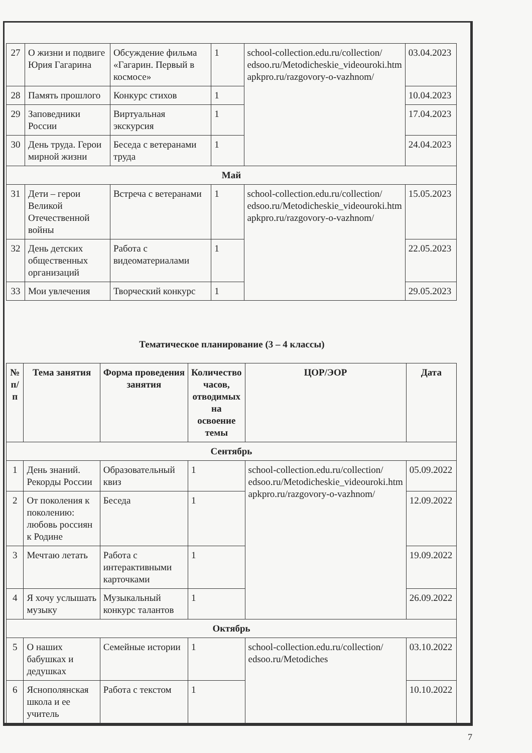| 27 | О жизни и подвиге Юрия Гагарина | Обсуждение фильма «Гагарин. Первый в космосе» | 1 | school-collection.edu.ru/collection/ edsoo.ru/Metodicheskie_videouroki.htm apkpro.ru/razgovory-o-vazhnom/ | 03.04.2023 |
| 28 | Память прошлого | Конкурс стихов | 1 | | 10.04.2023 |
| 29 | Заповедники России | Виртуальная экскурсия | 1 | | 17.04.2023 |
| 30 | День труда. Герои мирной жизни | Беседа с ветеранами труда | 1 | | 24.04.2023 |
| Май | | | | | |
| 31 | Дети – герои Великой Отечественной войны | Встреча с ветеранами | 1 | school-collection.edu.ru/collection/ edsoo.ru/Metodicheskie_videouroki.htm apkpro.ru/razgovory-o-vazhnom/ | 15.05.2023 |
| 32 | День детских общественных организаций | Работа с видеоматериалами | 1 | | 22.05.2023 |
| 33 | Мои увлечения | Творческий конкурс | 1 | | 29.05.2023 |
Тематическое планирование (3 – 4 классы)
| № п/п | Тема занятия | Форма проведения занятия | Количество часов, отводимых на освоение темы | ЦОР/ЭОР | Дата |
| --- | --- | --- | --- | --- | --- |
| Сентябрь | | | | | |
| 1 | День знаний. Рекорды России | Образовательный квиз | 1 | school-collection.edu.ru/collection/ edsoo.ru/Metodicheskie_videouroki.htm apkpro.ru/razgovory-o-vazhnom/ | 05.09.2022 |
| 2 | От поколения к поколению: любовь россиян к Родине | Беседа | 1 | | 12.09.2022 |
| 3 | Мечтаю летать | Работа с интерактивными карточками | 1 | | 19.09.2022 |
| 4 | Я хочу услышать музыку | Музыкальный конкурс талантов | 1 | | 26.09.2022 |
| Октябрь | | | | | |
| 5 | О наших бабушках и дедушках | Семейные истории | 1 | school-collection.edu.ru/collection/ edsoo.ru/Metodiches | 03.10.2022 |
| 6 | Яснополянская школа и ее учитель | Работа с текстом | 1 | | 10.10.2022 |
7